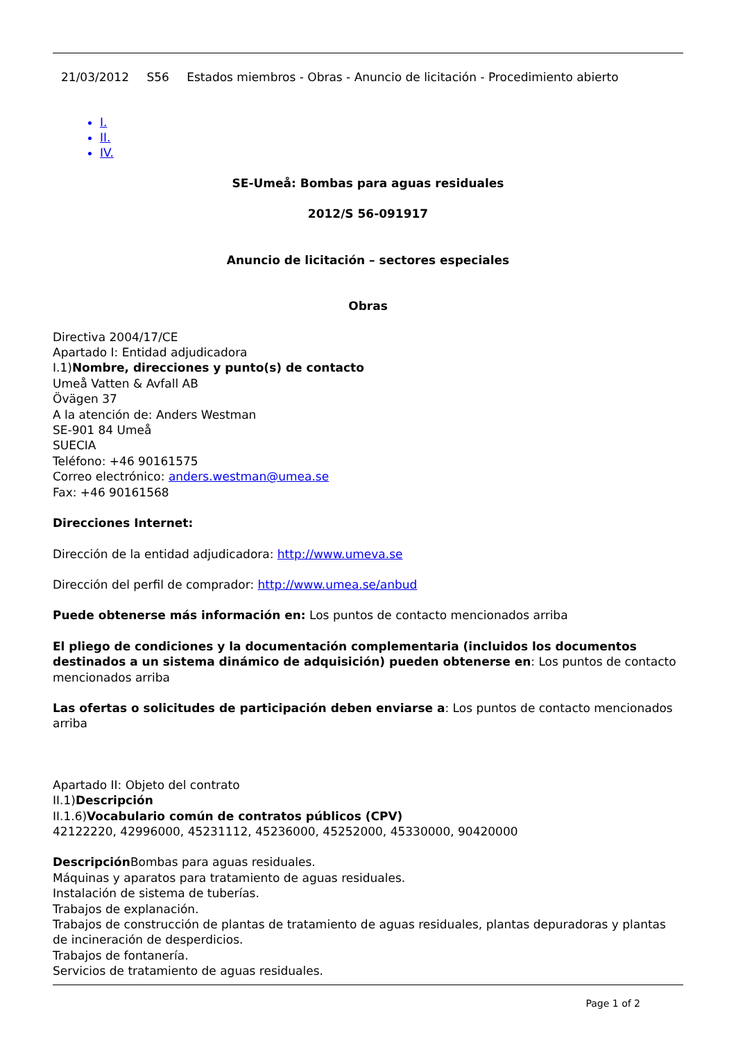21/03/2012 S56 Estados miembros - Obras - Anuncio de licitación - Procedimiento abierto
I.
II.
IV.
SE-Umeå: Bombas para aguas residuales
2012/S 56-091917
Anuncio de licitación – sectores especiales
Obras
Directiva 2004/17/CE
Apartado I: Entidad adjudicadora
I.1)Nombre, direcciones y punto(s) de contacto
Umeå Vatten & Avfall AB
Övägen 37
A la atención de: Anders Westman
SE-901 84 Umeå
SUECIA
Teléfono: +46 90161575
Correo electrónico: anders.westman@umea.se
Fax: +46 90161568
Direcciones Internet:
Dirección de la entidad adjudicadora: http://www.umeva.se
Dirección del perfil de comprador: http://www.umea.se/anbud
Puede obtenerse más información en: Los puntos de contacto mencionados arriba
El pliego de condiciones y la documentación complementaria (incluidos los documentos destinados a un sistema dinámico de adquisición) pueden obtenerse en: Los puntos de contacto mencionados arriba
Las ofertas o solicitudes de participación deben enviarse a: Los puntos de contacto mencionados arriba
Apartado II: Objeto del contrato
II.1)Descripción
II.1.6)Vocabulario común de contratos públicos (CPV)
42122220, 42996000, 45231112, 45236000, 45252000, 45330000, 90420000
Descripción Bombas para aguas residuales.
Máquinas y aparatos para tratamiento de aguas residuales.
Instalación de sistema de tuberías.
Trabajos de explanación.
Trabajos de construcción de plantas de tratamiento de aguas residuales, plantas depuradoras y plantas de incineración de desperdicios.
Trabajos de fontanería.
Servicios de tratamiento de aguas residuales.
Page 1 of 2